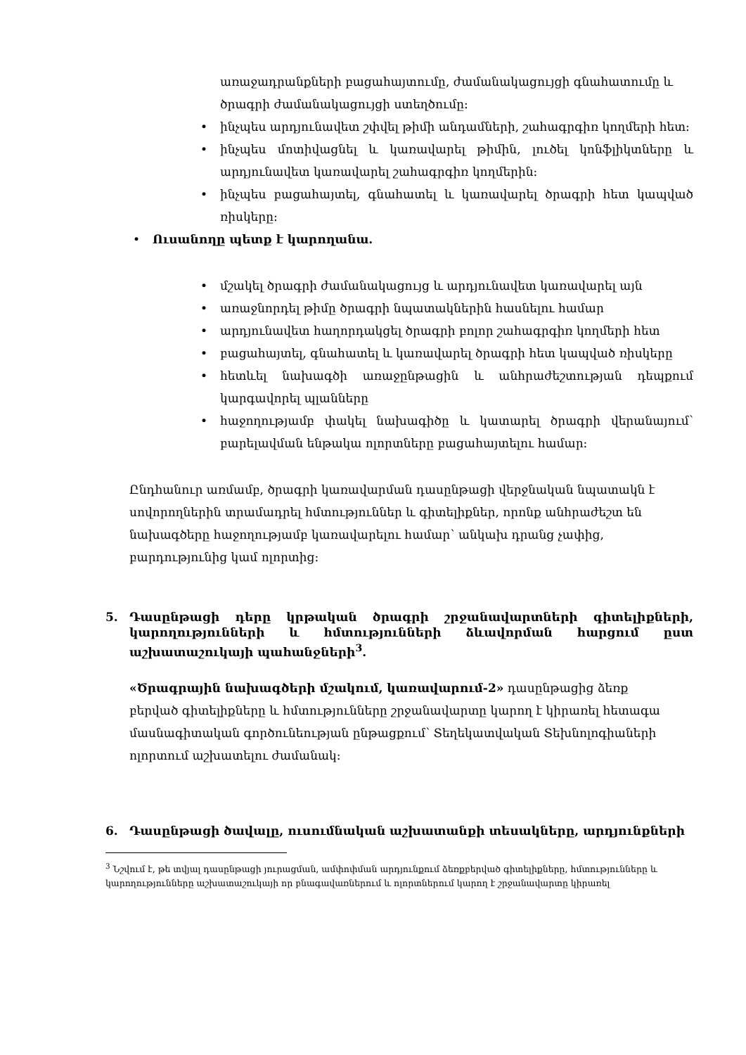առաջադրանքների բացահայտումը, ժամանակացույցի գնահատումը և ծրագրի ժամանակացույցի ստեղծումը:
• ինչպես արդյունավետ շփվել թիմի անդամների, շահագրգիռ կողմերի հետ:
• ինչպես մոտիվացնել և կառավարել թիմին, լուծել կոնֆլիկտները և արդյունավետ կառավարել շահագրգիռ կողմերին:
• ինչպես բացահայտել, գնահատել և կառավարել ծրագրի հետ կապված ռիսկերը:
• Ուսանողը պետք է կարողանա.
• մշակել ծրագրի ժամանակացույց և արդյունավետ կառավարել այն
• առաջնորդել թիմը ծրագրի նպատակներին հասնելու համար
• արդյունավետ հաղորդակցել ծրագրի բոլոր շահագրգիռ կողմերի հետ
• բացահայտել, գնահատել և կառավարել ծրագրի հետ կապված ռիսկերը
• հետևել նախագծի առաջընթացին և անհրաժեշտության դեպքում կարգավորել պլանները
• հաջողությամբ փակել նախագիծը և կատարել ծրագրի վերանայում՝ բարելավման ենթակա ոլորտները բացահայտելու համար:
Ընդհանուր առմամբ, ծրագրի կառավարման դասընթացի վերջնական նպատակն է սովորողներին տրամադրել հմտություններ և գիտելիքներ, որոնք անհրաժեշտ են նախագծերը հաջողությամբ կառավարելու համար՝ անկախ դրանց չափից, բարդությունից կամ ոլորտից:
5. Դասընթացի դերը կրթական ծրագրի շրջանավարտների գիտելիքների, կարողությունների և հմտությունների ձևավորման հարցում ըստ աշխատաշուկայի պահանջների<sup>3</sup>.
«Ծրագրային նախագծերի մշակում, կառավարում-2» դասընթացից ձեռք բերված գիտելիքները և հմտությունները շրջանավարտը կարող է կիրառել հետագա մասնագիտական գործունեության ընթացքում՝ Տեղեկատվական Տեխնոլոգիաների ոլորտում աշխատելու ժամանակ:
6. Դասընթացի ծավալը, ուսումնական աշխատանքի տեսակները, արդյունքների
<sup>3</sup> Նշվում է, թե տվյալ դասընթացի յուրացման, ամփոփման արդյունքում ձեռքբերված գիտելիքները, հմտությունները և կարողությունները աշխատաշուկայի որ բնագավառներում և ոլորտներում կարող է շրջանավարտը կիրառել